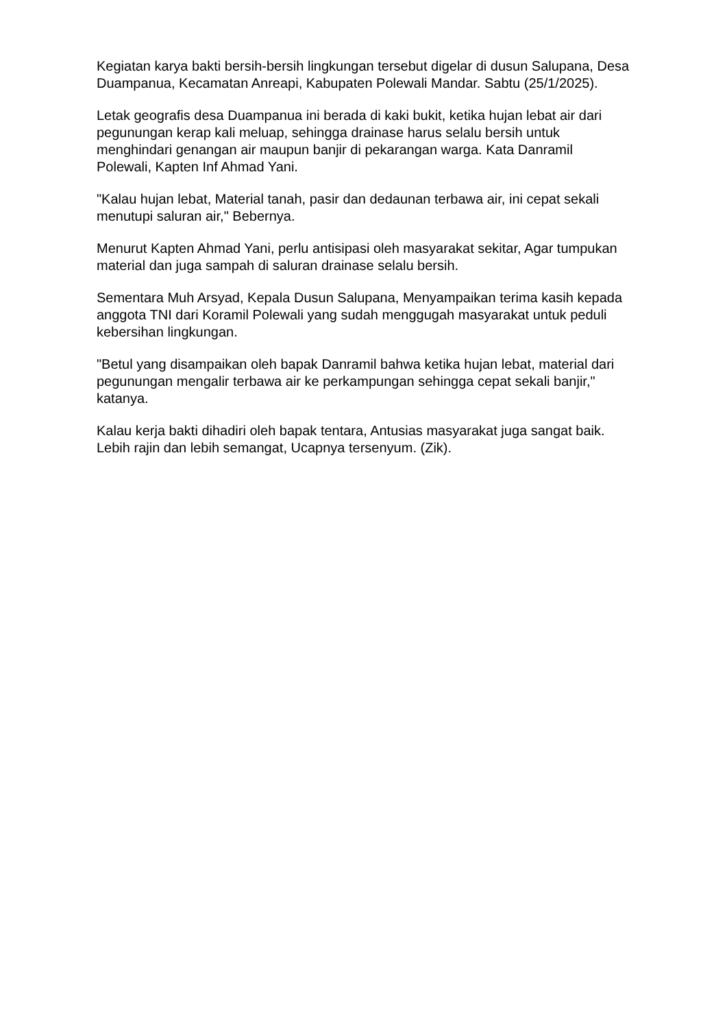Kegiatan karya bakti bersih-bersih lingkungan tersebut digelar di dusun Salupana, Desa Duampanua, Kecamatan Anreapi, Kabupaten Polewali Mandar. Sabtu (25/1/2025).
Letak geografis desa Duampanua ini berada di kaki bukit, ketika hujan lebat air dari pegunungan kerap kali meluap, sehingga drainase harus selalu bersih untuk menghindari genangan air maupun banjir di pekarangan warga. Kata Danramil Polewali, Kapten Inf Ahmad Yani.
"Kalau hujan lebat, Material tanah, pasir dan dedaunan terbawa air, ini cepat sekali menutupi saluran air," Bebernya.
Menurut Kapten Ahmad Yani, perlu antisipasi oleh masyarakat sekitar, Agar tumpukan material dan juga sampah di saluran drainase selalu bersih.
Sementara Muh Arsyad, Kepala Dusun Salupana, Menyampaikan terima kasih kepada anggota TNI dari Koramil Polewali yang sudah menggugah masyarakat untuk peduli kebersihan lingkungan.
"Betul yang disampaikan oleh bapak Danramil bahwa ketika hujan lebat, material dari pegunungan mengalir terbawa air ke perkampungan sehingga cepat sekali banjir," katanya.
Kalau kerja bakti dihadiri oleh bapak tentara, Antusias masyarakat juga sangat baik. Lebih rajin dan lebih semangat, Ucapnya tersenyum. (Zik).